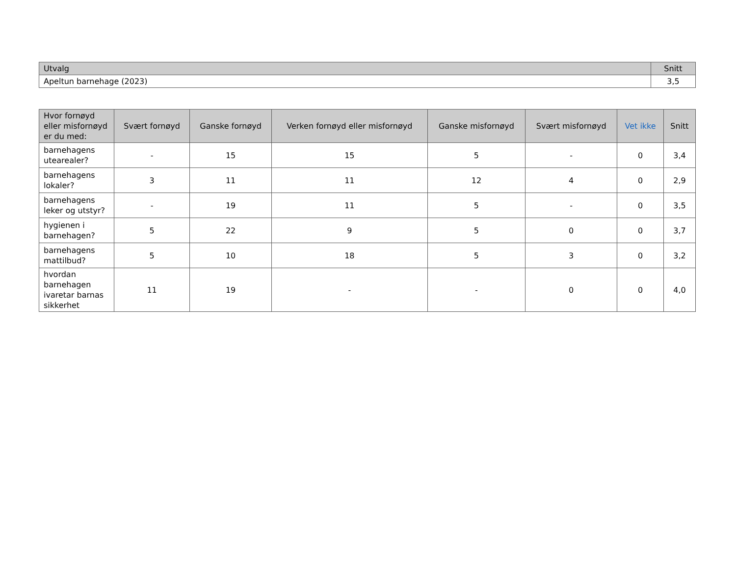| Utvalg | Snitt |
| --- | --- |
| Apeltun barnehage (2023) | 3,5 |
| Hvor fornøyd eller misfornøyd er du med: | Svært fornøyd | Ganske fornøyd | Verken fornøyd eller misfornøyd | Ganske misfornøyd | Svært misfornøyd | Vet ikke | Snitt |
| --- | --- | --- | --- | --- | --- | --- | --- |
| barnehagens utearealer? | - | 15 | 15 | 5 | - | 0 | 3,4 |
| barnehagens lokaler? | 3 | 11 | 11 | 12 | 4 | 0 | 2,9 |
| barnehagens leker og utstyr? | - | 19 | 11 | 5 | - | 0 | 3,5 |
| hygienen i barnehagen? | 5 | 22 | 9 | 5 | 0 | 0 | 3,7 |
| barnehagens mattilbud? | 5 | 10 | 18 | 5 | 3 | 0 | 3,2 |
| hvordan barnehagen ivaretar barnas sikkerhet | 11 | 19 | - | - | 0 | 0 | 4,0 |